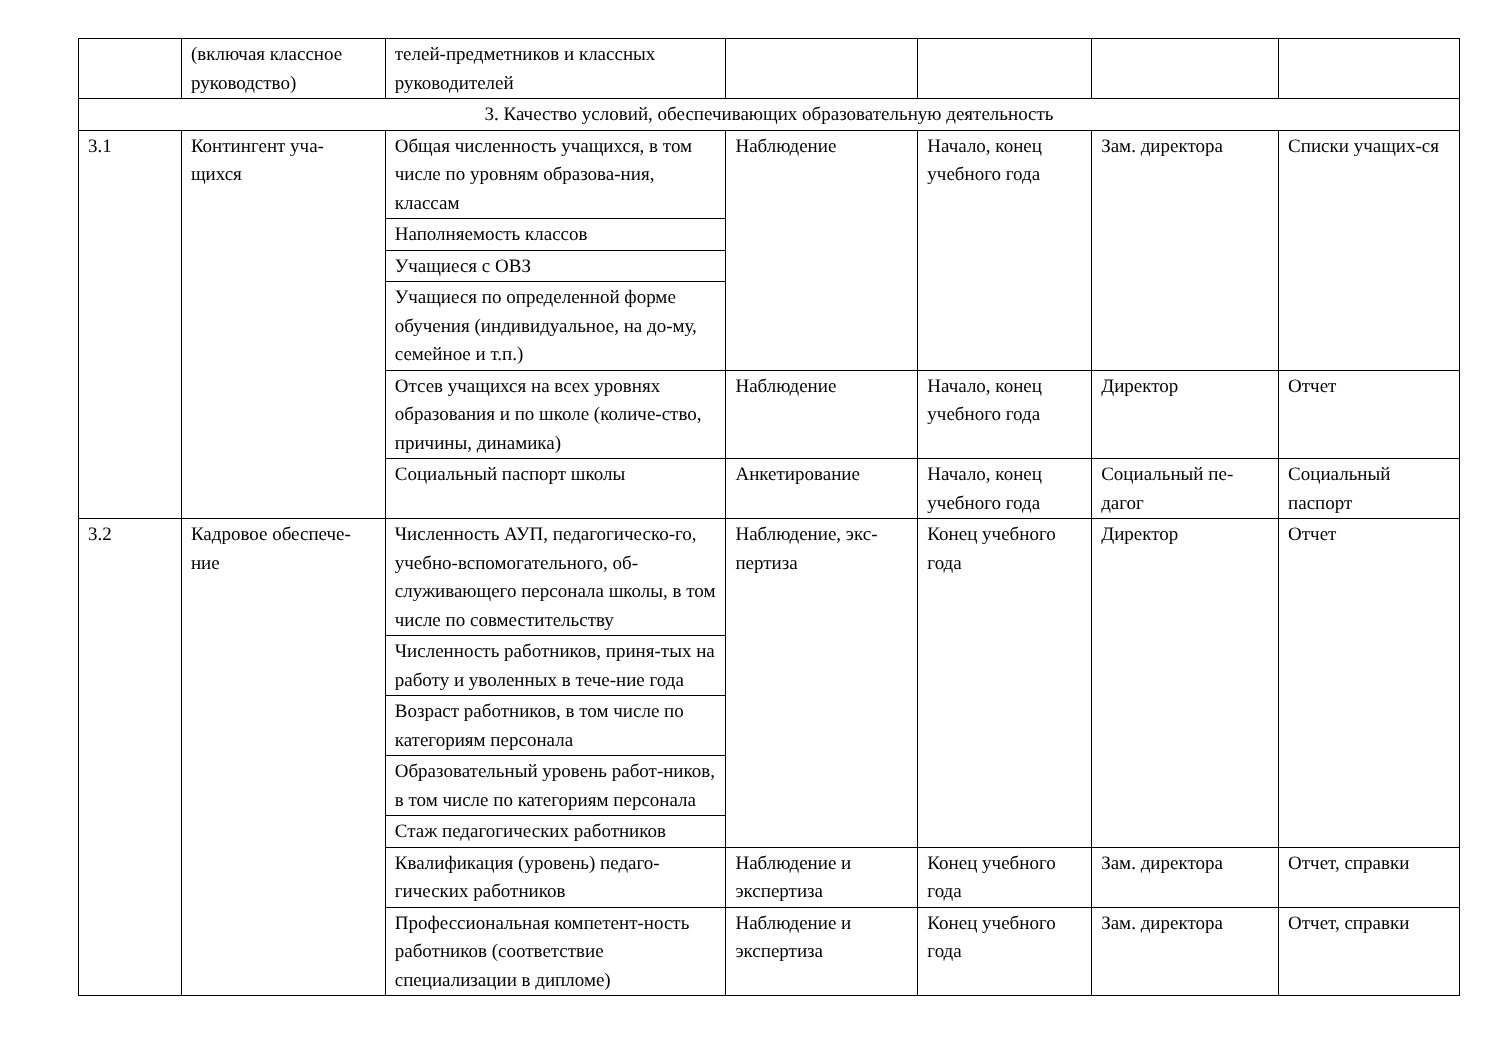| | (включая классное руководство) | телей-предметников и классных руководителей | | | | |
| 3. Качество условий, обеспечивающих образовательную деятельность | | | | | | |
| 3.1 | Контингент уча- щихся | Общая численность учащихся, в том числе по уровням образова-ния, классам | Наблюдение | Начало, конец учебного года | Зам. директора | Списки учащих-ся |
| | | Наполняемость классов | | | | |
| | | Учащиеся с ОВЗ | | | | |
| | | Учащиеся по определенной форме обучения (индивидуальное, на до-му, семейное и т.п.) | | | | |
| | | Отсев учащихся на всех уровнях образования и по школе (количе-ство, причины, динамика) | Наблюдение | Начало, конец учебного года | Директор | Отчет |
| | | Социальный паспорт школы | Анкетирование | Начало, конец учебного года | Социальный пе-дагог | Социальный паспорт |
| 3.2 | Кадровое обеспече-ние | Численность АУП, педагогическо-го, учебно-вспомогательного, об-служивающего персонала школы, в том числе по совместительству | Наблюдение, экс-пертиза | Конец учебного года | Директор | Отчет |
| | | Численность работников, приня-тых на работу и уволенных в тече-ние года | | | | |
| | | Возраст работников, в том числе по категориям персонала | | | | |
| | | Образовательный уровень работ-ников, в том числе по категориям персонала | | | | |
| | | Стаж педагогических работников | | | | |
| | | Квалификация (уровень) педаго-гических работников | Наблюдение и экспертиза | Конец учебного года | Зам. директора | Отчет, справки |
| | | Профессиональная компетент-ность работников (соответствие специализации в дипломе) | Наблюдение и экспертиза | Конец учебного года | Зам. директора | Отчет, справки |